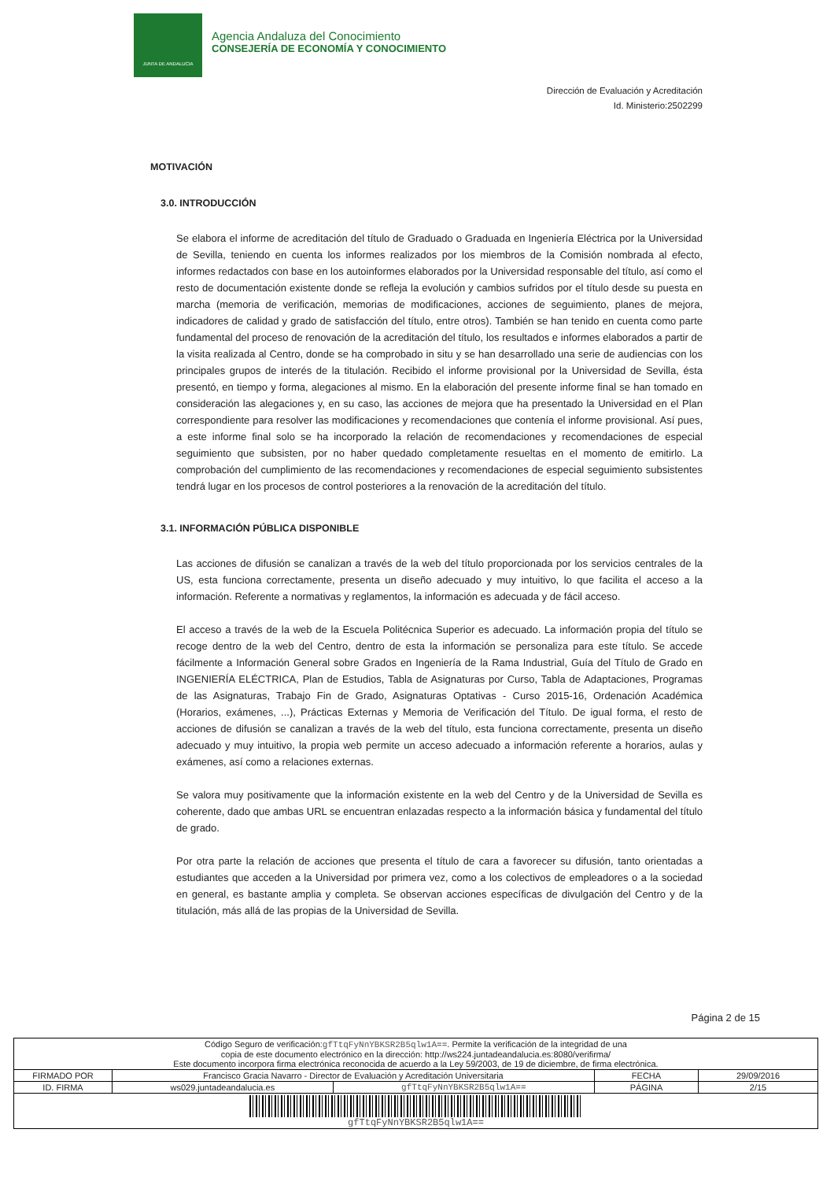JUNTA DE ANDALUCIA
Agencia Andaluza del Conocimiento
CONSEJERÍA DE ECONOMÍA Y CONOCIMIENTO
Dirección de Evaluación y Acreditación
Id. Ministerio:2502299
MOTIVACIÓN
3.0. INTRODUCCIÓN
Se elabora el informe de acreditación del título de Graduado o Graduada en Ingeniería Eléctrica por la Universidad de Sevilla, teniendo en cuenta los informes realizados por los miembros de la Comisión nombrada al efecto, informes redactados con base en los autoinformes elaborados por la Universidad responsable del título, así como el resto de documentación existente donde se refleja la evolución y cambios sufridos por el título desde su puesta en marcha (memoria de verificación, memorias de modificaciones, acciones de seguimiento, planes de mejora, indicadores de calidad y grado de satisfacción del título, entre otros). También se han tenido en cuenta como parte fundamental del proceso de renovación de la acreditación del título, los resultados e informes elaborados a partir de la visita realizada al Centro, donde se ha comprobado in situ y se han desarrollado una serie de audiencias con los principales grupos de interés de la titulación. Recibido el informe provisional por la Universidad de Sevilla, ésta presentó, en tiempo y forma, alegaciones al mismo. En la elaboración del presente informe final se han tomado en consideración las alegaciones y, en su caso, las acciones de mejora que ha presentado la Universidad en el Plan correspondiente para resolver las modificaciones y recomendaciones que contenía el informe provisional. Así pues, a este informe final solo se ha incorporado la relación de recomendaciones y recomendaciones de especial seguimiento que subsisten, por no haber quedado completamente resueltas en el momento de emitirlo. La comprobación del cumplimiento de las recomendaciones y recomendaciones de especial seguimiento subsistentes tendrá lugar en los procesos de control posteriores a la renovación de la acreditación del título.
3.1. INFORMACIÓN PÚBLICA DISPONIBLE
Las acciones de difusión se canalizan a través de la web del título proporcionada por los servicios centrales de la US, esta funciona correctamente, presenta un diseño adecuado y muy intuitivo, lo que facilita el acceso a la información. Referente a normativas y reglamentos, la información es adecuada y de fácil acceso.
El acceso a través de la web de la Escuela Politécnica Superior es adecuado. La información propia del título se recoge dentro de la web del Centro, dentro de esta la información se personaliza para este título. Se accede fácilmente a Información General sobre Grados en Ingeniería de la Rama Industrial, Guía del Título de Grado en INGENIERÍA ELÉCTRICA, Plan de Estudios, Tabla de Asignaturas por Curso, Tabla de Adaptaciones, Programas de las Asignaturas, Trabajo Fin de Grado, Asignaturas Optativas - Curso 2015-16, Ordenación Académica (Horarios, exámenes, ...), Prácticas Externas y Memoria de Verificación del Título. De igual forma, el resto de acciones de difusión se canalizan a través de la web del título, esta funciona correctamente, presenta un diseño adecuado y muy intuitivo, la propia web permite un acceso adecuado a información referente a horarios, aulas y exámenes, así como a relaciones externas.
Se valora muy positivamente que la información existente en la web del Centro y de la Universidad de Sevilla es coherente, dado que ambas URL se encuentran enlazadas respecto a la información básica y fundamental del título de grado.
Por otra parte la relación de acciones que presenta el título de cara a favorecer su difusión, tanto orientadas a estudiantes que acceden a la Universidad por primera vez, como a los colectivos de empleadores o a la sociedad en general, es bastante amplia y completa. Se observan acciones específicas de divulgación del Centro y de la titulación, más allá de las propias de la Universidad de Sevilla.
Página 2 de 15
| Código Seguro de verificación: gfTtqFyNnYBKSR2B5qlw1A== . Permite la verificación de la integridad de una copia de este documento electrónico en la dirección: http://ws224.juntadeandalucia.es:8080/verifirma/ Este documento incorpora firma electrónica reconocida de acuerdo a la Ley 59/2003, de 19 de diciembre, de firma electrónica. | | | | |
| FIRMADO POR | Francisco Gracia Navarro - Director de Evaluación y Acreditación Universitaria | | FECHA | 29/09/2016 |
| ID. FIRMA | ws029.juntadeandalucia.es | gfTtqFyNnYBKSR2B5qlw1A== | PÁGINA | 2/15 |
| gfTtqFyNnYBKSR2B5qlw1A== | | | | |